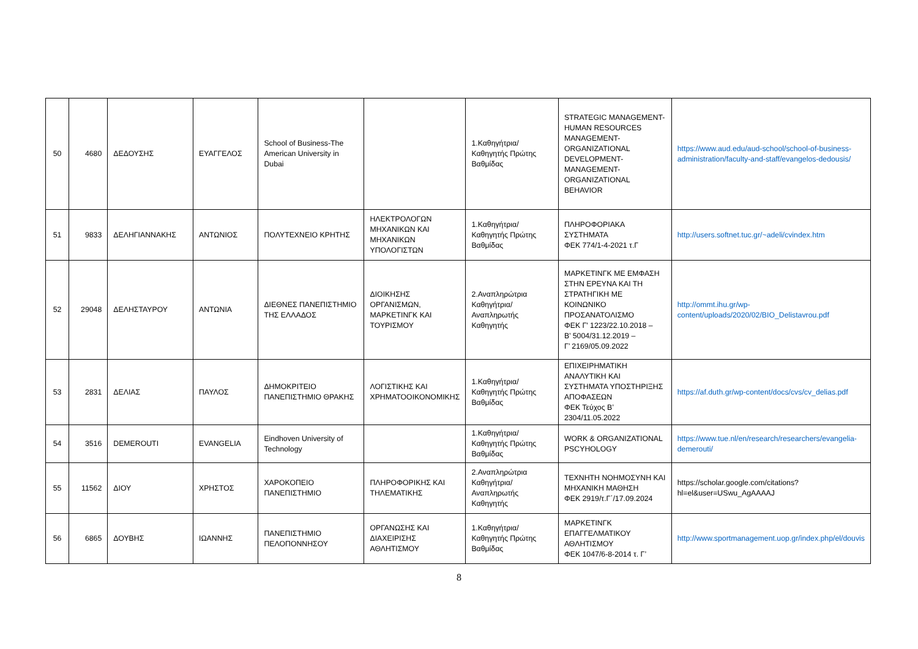| 50 | 4680 | ΔΕΔΟΥΣΗΣ | ΕΥΑΓΓΕΛΟΣ | School of Business-The American University in Dubai | | 1.Καθηγήτρια/Καθηγητής Πρώτης Βαθμίδας | STRATEGIC MANAGEMENT-HUMAN RESOURCES MANAGEMENT-ORGANIZATIONAL DEVELOPMENT-MANAGEMENT-ORGANIZATIONAL BEHAVIOR | https://www.aud.edu/aud-school/school-of-business-administration/faculty-and-staff/evangelos-dedousis/ |
| 51 | 9833 | ΔΕΛΗΓΙΑΝΝΑΚΗΣ | ΑΝΤΩΝΙΟΣ | ΠΟΛΥΤΕΧΝΕΙΟ ΚΡΗΤΗΣ | ΗΛΕΚΤΡΟΛΟΓΩΝ ΜΗΧΑΝΙΚΩΝ ΚΑΙ ΜΗΧΑΝΙΚΩΝ ΥΠΟΛΟΓΙΣΤΩΝ | 1.Καθηγήτρια/Καθηγητής Πρώτης Βαθμίδας | ΠΛΗΡΟΦΟΡΙΑΚΑ ΣΥΣΤΗΜΑΤΑ ΦΕΚ 774/1-4-2021 τ.Γ | http://users.softnet.tuc.gr/~adeli/cvindex.htm |
| 52 | 29048 | ΔΕΛΗΣΤΑΥΡΟΥ | ΑΝΤΩΝΙΑ | ΔΙΕΘΝΕΣ ΠΑΝΕΠΙΣΤΗΜΙΟ ΤΗΣ ΕΛΛΑΔΟΣ | ΔΙΟΙΚΗΣΗΣ ΟΡΓΑΝΙΣΜΩΝ, ΜΑΡΚΕΤΙΝΓΚ ΚΑΙ ΤΟΥΡΙΣΜΟΥ | 2.Αναπληρώτρια Καθηγήτρια/Αναπληρωτής Καθηγητής | ΜΑΡΚΕΤΙΝΓΚ ΜΕ ΕΜΦΑΣΗ ΣΤΗΝ ΕΡΕΥΝΑ ΚΑΙ ΤΗ ΣΤΡΑΤΗΓΙΚΗ ΜΕ ΚΟΙΝΩΝΙΚΟ ΠΡΟΣΑΝΑΤΟΛΙΣΜΟ ΦΕΚ Γ' 1223/22.10.2018 – Β’ 5004/31.12.2019 – Γ’ 2169/05.09.2022 | http://ommt.ihu.gr/wp-content/uploads/2020/02/BIO_Delistavrou.pdf |
| 53 | 2831 | ΔΕΛΙΑΣ | ΠΑΥΛΟΣ | ΔΗΜΟΚΡΙΤΕΙΟ ΠΑΝΕΠΙΣΤΗΜΙΟ ΘΡΑΚΗΣ | ΛΟΓΙΣΤΙΚΗΣ ΚΑΙ ΧΡΗΜΑΤΟΟΙΚΟΝΟΜΙΚΗΣ | 1.Καθηγήτρια/Καθηγητής Πρώτης Βαθμίδας | ΕΠΙΧΕΙΡΗΜΑΤΙΚΗ ΑΝΑΛΥΤΙΚΗ ΚΑΙ ΣΥΣΤΗΜΑΤΑ ΥΠΟΣΤΗΡΙΞΗΣ ΑΠΟΦΑΣΕΩΝ ΦΕΚ Τεύχος Β’ 2304/11.05.2022 | https://af.duth.gr/wp-content/docs/cvs/cv_delias.pdf |
| 54 | 3516 | DEMEROUTI | EVANGELIA | Eindhoven University of Technology | | 1.Καθηγήτρια/Καθηγητής Πρώτης Βαθμίδας | WORK & ORGANIZATIONAL PSCYHOLOGY | https://www.tue.nl/en/research/researchers/evangelia-demerouti/ |
| 55 | 11562 | ΔΙΟΥ | ΧΡΗΣΤΟΣ | ΧΑΡΟΚΟΠΕΙΟ ΠΑΝΕΠΙΣΤΗΜΙΟ | ΠΛΗΡΟΦΟΡΙΚΗΣ ΚΑΙ ΤΗΛΕΜΑΤΙΚΗΣ | 2.Αναπληρώτρια Καθηγήτρια/Αναπληρωτής Καθηγητής | ΤΕΧΝΗΤΗ ΝΟΗΜΟΣΥΝΗ ΚΑΙ ΜΗΧΑΝΙΚΗ ΜΑΘΗΣΗ ΦΕΚ 2919/τ.Γ΄/17.09.2024 | https://scholar.google.com/citations?hl=el&user=USwu_AgAAAAJ |
| 56 | 6865 | ΔΟΥΒΗΣ | ΙΩΑΝΝΗΣ | ΠΑΝΕΠΙΣΤΗΜΙΟ ΠΕΛΟΠΟΝΝΗΣΟΥ | ΟΡΓΑΝΩΣΗΣ ΚΑΙ ΔΙΑΧΕΙΡΙΣΗΣ ΑΘΛΗΤΙΣΜΟΥ | 1.Καθηγήτρια/Καθηγητής Πρώτης Βαθμίδας | ΜΑΡΚΕΤΙΝΓΚ ΕΠΑΓΓΕΛΜΑΤΙΚΟΥ ΑΘΛΗΤΙΣΜΟΥ ΦΕΚ 1047/6-8-2014 τ. Γ’ | http://www.sportmanagement.uop.gr/index.php/el/douvis |
8